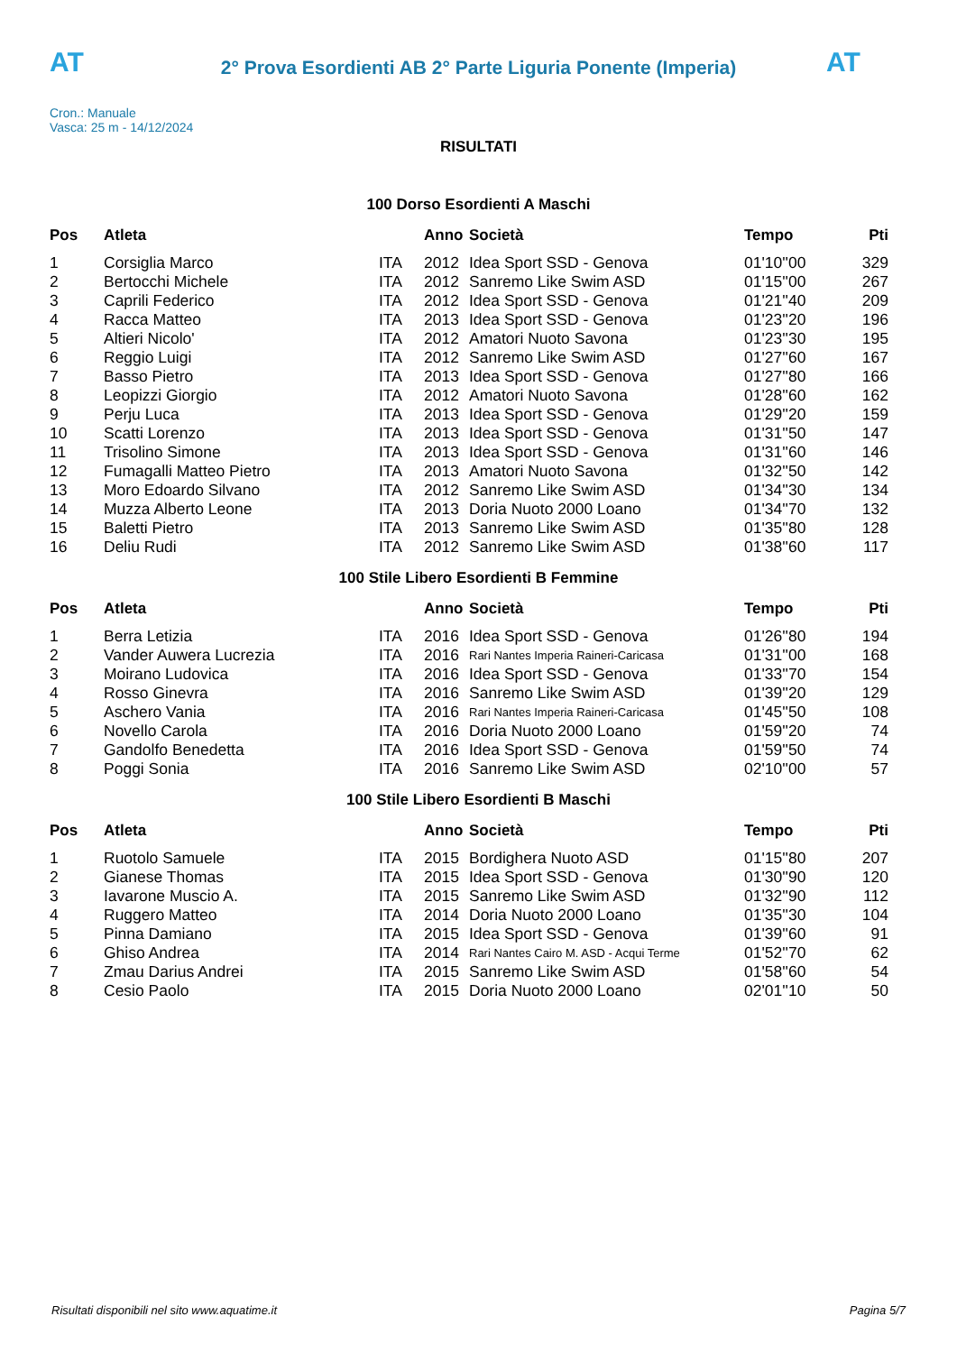AT AT
2° Prova Esordienti AB 2° Parte Liguria Ponente (Imperia)
Cron.: Manuale
Vasca: 25 m - 14/12/2024
RISULTATI
100 Dorso Esordienti A Maschi
| Pos | Atleta | | Anno | Società | Tempo | Pti |
| --- | --- | --- | --- | --- | --- | --- |
| 1 | Corsiglia Marco | ITA | 2012 | Idea Sport SSD - Genova | 01'10''00 | 329 |
| 2 | Bertocchi Michele | ITA | 2012 | Sanremo Like Swim ASD | 01'15''00 | 267 |
| 3 | Caprili Federico | ITA | 2012 | Idea Sport SSD - Genova | 01'21''40 | 209 |
| 4 | Racca Matteo | ITA | 2013 | Idea Sport SSD - Genova | 01'23''20 | 196 |
| 5 | Altieri Nicolo' | ITA | 2012 | Amatori Nuoto Savona | 01'23''30 | 195 |
| 6 | Reggio Luigi | ITA | 2012 | Sanremo Like Swim ASD | 01'27''60 | 167 |
| 7 | Basso Pietro | ITA | 2013 | Idea Sport SSD - Genova | 01'27''80 | 166 |
| 8 | Leopizzi Giorgio | ITA | 2012 | Amatori Nuoto Savona | 01'28''60 | 162 |
| 9 | Perju Luca | ITA | 2013 | Idea Sport SSD - Genova | 01'29''20 | 159 |
| 10 | Scatti Lorenzo | ITA | 2013 | Idea Sport SSD - Genova | 01'31''50 | 147 |
| 11 | Trisolino Simone | ITA | 2013 | Idea Sport SSD - Genova | 01'31''60 | 146 |
| 12 | Fumagalli Matteo Pietro | ITA | 2013 | Amatori Nuoto Savona | 01'32''50 | 142 |
| 13 | Moro Edoardo Silvano | ITA | 2012 | Sanremo Like Swim ASD | 01'34''30 | 134 |
| 14 | Muzza Alberto Leone | ITA | 2013 | Doria Nuoto 2000 Loano | 01'34''70 | 132 |
| 15 | Baletti Pietro | ITA | 2013 | Sanremo Like Swim ASD | 01'35''80 | 128 |
| 16 | Deliu Rudi | ITA | 2012 | Sanremo Like Swim ASD | 01'38''60 | 117 |
100 Stile Libero Esordienti B Femmine
| Pos | Atleta | | Anno | Società | Tempo | Pti |
| --- | --- | --- | --- | --- | --- | --- |
| 1 | Berra Letizia | ITA | 2016 | Idea Sport SSD - Genova | 01'26''80 | 194 |
| 2 | Vander Auwera Lucrezia | ITA | 2016 | Rari Nantes Imperia Raineri-Caricasa | 01'31''00 | 168 |
| 3 | Moirano Ludovica | ITA | 2016 | Idea Sport SSD - Genova | 01'33''70 | 154 |
| 4 | Rosso Ginevra | ITA | 2016 | Sanremo Like Swim ASD | 01'39''20 | 129 |
| 5 | Aschero Vania | ITA | 2016 | Rari Nantes Imperia Raineri-Caricasa | 01'45''50 | 108 |
| 6 | Novello Carola | ITA | 2016 | Doria Nuoto 2000 Loano | 01'59''20 | 74 |
| 7 | Gandolfo Benedetta | ITA | 2016 | Idea Sport SSD - Genova | 01'59''50 | 74 |
| 8 | Poggi Sonia | ITA | 2016 | Sanremo Like Swim ASD | 02'10''00 | 57 |
100 Stile Libero Esordienti B Maschi
| Pos | Atleta | | Anno | Società | Tempo | Pti |
| --- | --- | --- | --- | --- | --- | --- |
| 1 | Ruotolo Samuele | ITA | 2015 | Bordighera Nuoto ASD | 01'15''80 | 207 |
| 2 | Gianese Thomas | ITA | 2015 | Idea Sport SSD - Genova | 01'30''90 | 120 |
| 3 | Iavarone Muscio A. | ITA | 2015 | Sanremo Like Swim ASD | 01'32''90 | 112 |
| 4 | Ruggero Matteo | ITA | 2014 | Doria Nuoto 2000 Loano | 01'35''30 | 104 |
| 5 | Pinna Damiano | ITA | 2015 | Idea Sport SSD - Genova | 01'39''60 | 91 |
| 6 | Ghiso Andrea | ITA | 2014 | Rari Nantes Cairo M. ASD - Acqui Terme | 01'52''70 | 62 |
| 7 | Zmau Darius Andrei | ITA | 2015 | Sanremo Like Swim ASD | 01'58''60 | 54 |
| 8 | Cesio Paolo | ITA | 2015 | Doria Nuoto 2000 Loano | 02'01''10 | 50 |
Risultati disponibili nel sito www.aquatime.it Pagina 5/7